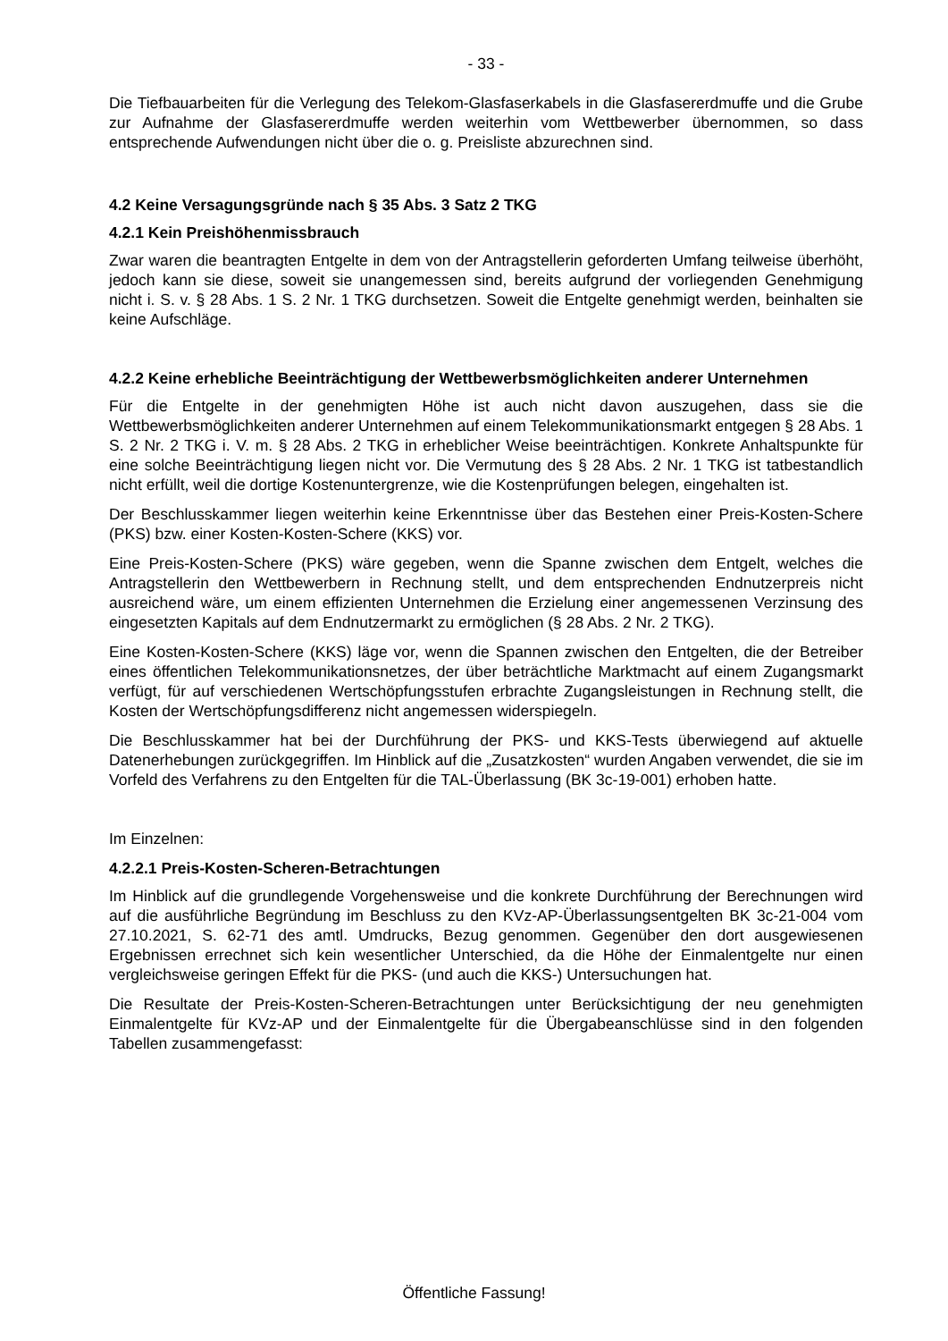- 33 -
Die Tiefbauarbeiten für die Verlegung des Telekom-Glasfaserkabels in die Glasfasererdmuffe und die Grube zur Aufnahme der Glasfasererdmuffe werden weiterhin vom Wettbewerber übernommen, so dass entsprechende Aufwendungen nicht über die o. g. Preisliste abzurechnen sind.
4.2 Keine Versagungsgründe nach § 35 Abs. 3 Satz 2 TKG
4.2.1 Kein Preishöhenmissbrauch
Zwar waren die beantragten Entgelte in dem von der Antragstellerin geforderten Umfang teilweise überhöht, jedoch kann sie diese, soweit sie unangemessen sind, bereits aufgrund der vorliegenden Genehmigung nicht i. S. v. § 28 Abs. 1 S. 2 Nr. 1 TKG durchsetzen. Soweit die Entgelte genehmigt werden, beinhalten sie keine Aufschläge.
4.2.2 Keine erhebliche Beeinträchtigung der Wettbewerbsmöglichkeiten anderer Unternehmen
Für die Entgelte in der genehmigten Höhe ist auch nicht davon auszugehen, dass sie die Wettbewerbsmöglichkeiten anderer Unternehmen auf einem Telekommunikationsmarkt entgegen § 28 Abs. 1 S. 2 Nr. 2 TKG i. V. m. § 28 Abs. 2 TKG in erheblicher Weise beeinträchtigen. Konkrete Anhaltspunkte für eine solche Beeinträchtigung liegen nicht vor. Die Vermutung des § 28 Abs. 2 Nr. 1 TKG ist tatbestandlich nicht erfüllt, weil die dortige Kostenuntergrenze, wie die Kostenprüfungen belegen, eingehalten ist.
Der Beschlusskammer liegen weiterhin keine Erkenntnisse über das Bestehen einer Preis-Kosten-Schere (PKS) bzw. einer Kosten-Kosten-Schere (KKS) vor.
Eine Preis-Kosten-Schere (PKS) wäre gegeben, wenn die Spanne zwischen dem Entgelt, welches die Antragstellerin den Wettbewerbern in Rechnung stellt, und dem entsprechenden Endnutzerpreis nicht ausreichend wäre, um einem effizienten Unternehmen die Erzielung einer angemessenen Verzinsung des eingesetzten Kapitals auf dem Endnutzermarkt zu ermöglichen (§ 28 Abs. 2 Nr. 2 TKG).
Eine Kosten-Kosten-Schere (KKS) läge vor, wenn die Spannen zwischen den Entgelten, die der Betreiber eines öffentlichen Telekommunikationsnetzes, der über beträchtliche Marktmacht auf einem Zugangsmarkt verfügt, für auf verschiedenen Wertschöpfungsstufen erbrachte Zugangsleistungen in Rechnung stellt, die Kosten der Wertschöpfungsdifferenz nicht angemessen widerspiegeln.
Die Beschlusskammer hat bei der Durchführung der PKS- und KKS-Tests überwiegend auf aktuelle Datenerhebungen zurückgegriffen. Im Hinblick auf die „Zusatzkosten“ wurden Angaben verwendet, die sie im Vorfeld des Verfahrens zu den Entgelten für die TAL-Überlassung (BK 3c-19-001) erhoben hatte.
Im Einzelnen:
4.2.2.1 Preis-Kosten-Scheren-Betrachtungen
Im Hinblick auf die grundlegende Vorgehensweise und die konkrete Durchführung der Berechnungen wird auf die ausführliche Begründung im Beschluss zu den KVz-AP-Überlassungsentgelten BK 3c-21-004 vom 27.10.2021, S. 62-71 des amtl. Umdrucks, Bezug genommen. Gegenüber den dort ausgewiesenen Ergebnissen errechnet sich kein wesentlicher Unterschied, da die Höhe der Einmalentgelte nur einen vergleichsweise geringen Effekt für die PKS- (und auch die KKS-) Untersuchungen hat.
Die Resultate der Preis-Kosten-Scheren-Betrachtungen unter Berücksichtigung der neu genehmigten Einmalentgelte für KVz-AP und der Einmalentgelte für die Übergabeanschlüsse sind in den folgenden Tabellen zusammengefasst:
Öffentliche Fassung!